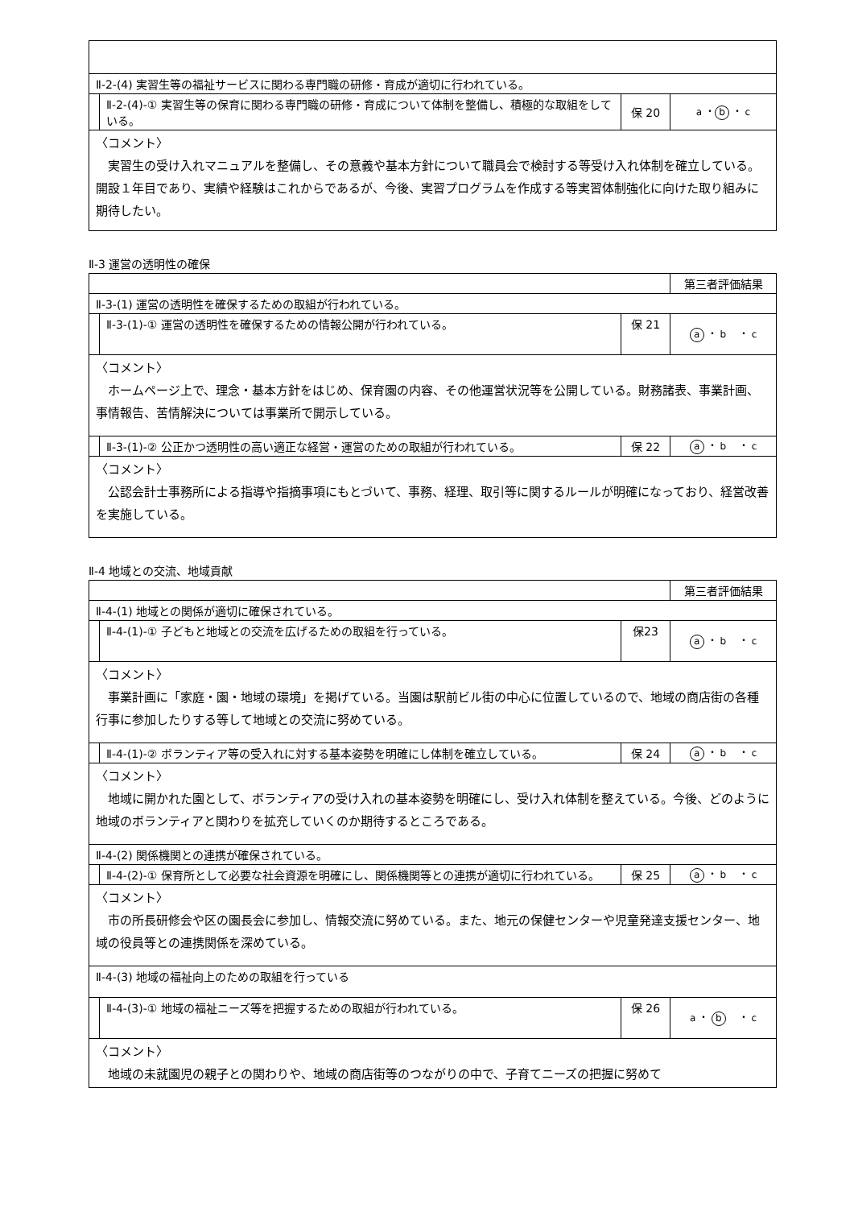| Ⅱ-2-(4) 実習生等の福祉サービスに関わる専門職の研修・育成が適切に行われている。 | | | |
| | Ⅱ-2-(4)-① 実習生等の保育に関わる専門職の研修・育成について体制を整備し、積極的な取組をしている。 | 保 20 | a ・ b ・ c |
| 〈コメント〉 実習生の受け入れマニュアルを整備し、その意義や基本方針について職員会で検討する等受け入れ体制を確立している。開設１年目であり、実績や経験はこれからであるが、今後、実習プログラムを作成する等実習体制強化に向けた取り組みに期待したい。 | | | |
Ⅱ-3 運営の透明性の確保
| | | | 第三者評価結果 |
| Ⅱ-3-(1) 運営の透明性を確保するための取組が行われている。 | | | |
| | Ⅱ-3-(1)-① 運営の透明性を確保するための情報公開が行われている。 | 保 21 | a ・ b ・ c |
| 〈コメント〉 ホームページ上で、理念・基本方針をはじめ、保育園の内容、その他運営状況等を公開している。財務諸表、事業計画、事情報告、苦情解決については事業所で開示している。 | | | |
| | Ⅱ-3-(1)-② 公正かつ透明性の高い適正な経営・運営のための取組が行われている。 | 保 22 | a ・ b ・ c |
| 〈コメント〉 公認会計士事務所による指導や指摘事項にもとづいて、事務、経理、取引等に関するルールが明確になっており、経営改善を実施している。 | | | |
Ⅱ-4 地域との交流、地域貢献
| | | | 第三者評価結果 |
| Ⅱ-4-(1) 地域との関係が適切に確保されている。 | | | |
| | Ⅱ-4-(1)-① 子どもと地域との交流を広げるための取組を行っている。 | 保23 | a ・ b ・ c |
| 〈コメント〉 事業計画に「家庭・園・地域の環境」を掲げている。当園は駅前ビル街の中心に位置しているので、地域の商店街の各種行事に参加したりする等して地域との交流に努めている。 | | | |
| | Ⅱ-4-(1)-② ボランティア等の受入れに対する基本姿勢を明確にし体制を確立している。 | 保 24 | a ・ b ・ c |
| 〈コメント〉 地域に開かれた園として、ボランティアの受け入れの基本姿勢を明確にし、受け入れ体制を整えている。今後、どのように地域のボランティアと関わりを拡充していくのか期待するところである。 | | | |
| Ⅱ-4-(2) 関係機関との連携が確保されている。 | | | |
| | Ⅱ-4-(2)-① 保育所として必要な社会資源を明確にし、関係機関等との連携が適切に行われている。 | 保 25 | a ・ b ・ c |
| 〈コメント〉 市の所長研修会や区の園長会に参加し、情報交流に努めている。また、地元の保健センターや児童発達支援センター、地域の役員等との連携関係を深めている。 | | | |
| Ⅱ-4-(3) 地域の福祉向上のための取組を行っている | | | |
| | Ⅱ-4-(3)-① 地域の福祉ニーズ等を把握するための取組が行われている。 | 保 26 | a ・ b ・ c |
| 〈コメント〉 地域の未就園児の親子との関わりや、地域の商店街等のつながりの中で、子育てニーズの把握に努めて | | | |